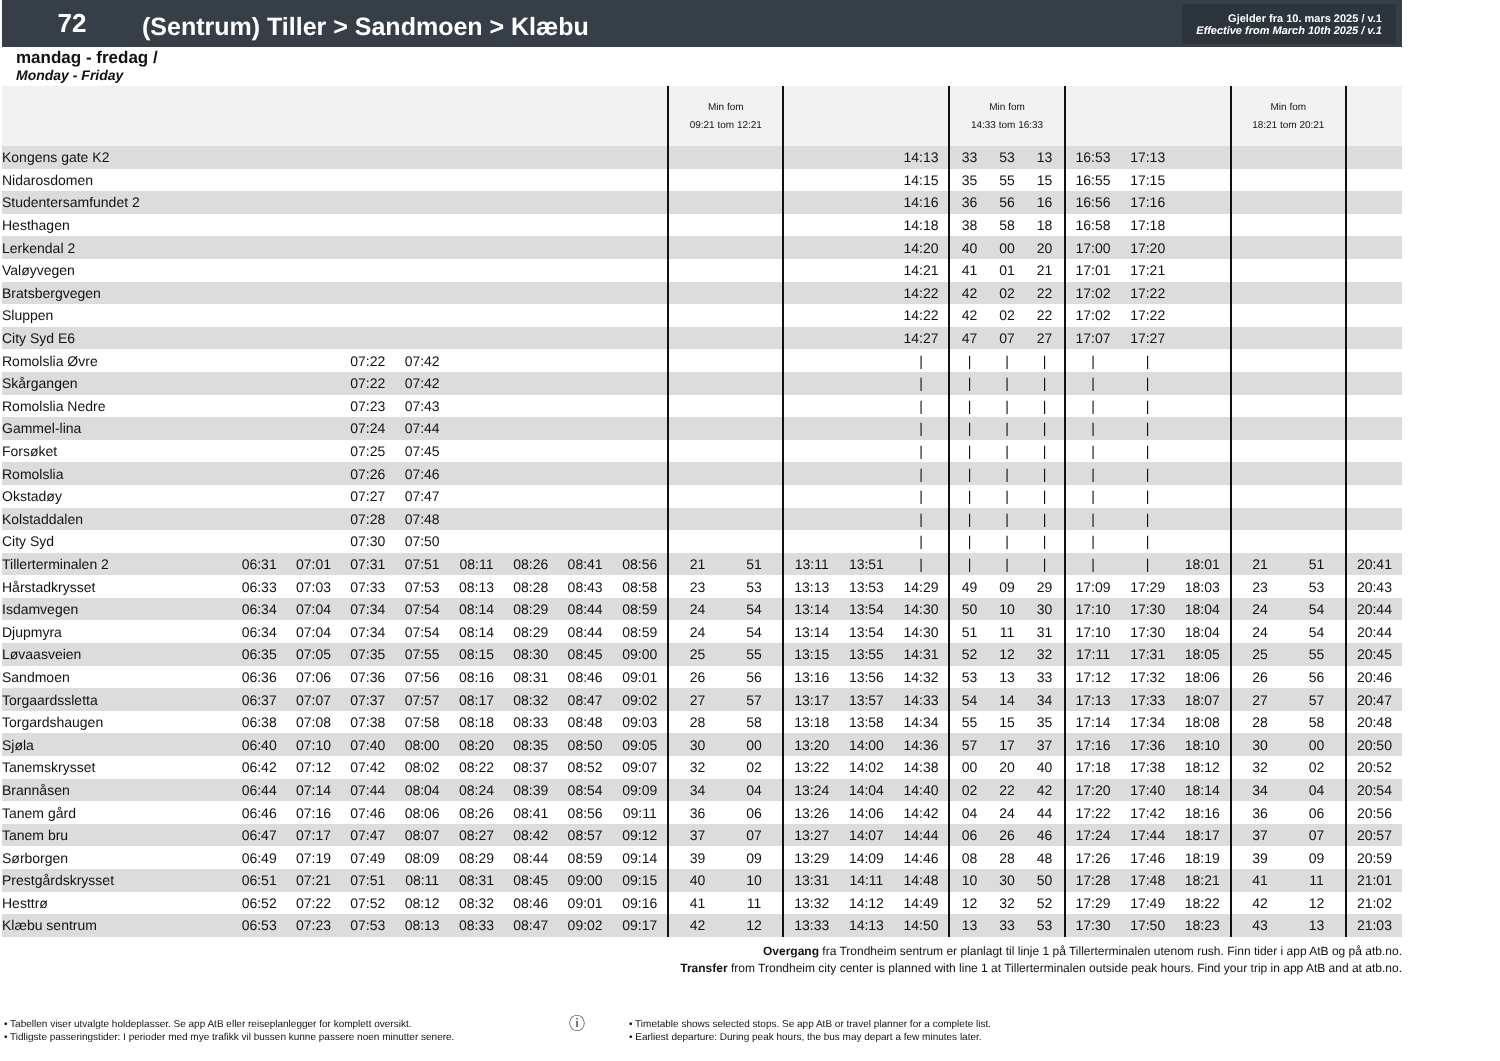72
(Sentrum) Tiller > Sandmoen > Klæbu
Gjelder fra 10. mars 2025 / v.1
Effective from March 10th 2025 / v.1
mandag - fredag /
Monday - Friday
| | | | | | | | | | Min fom 09:21 tom 12:21 | | | | | Min fom 14:33 tom 16:33 | | | | | | Min fom 18:21 tom 20:21 | | |
| Kongens gate K2 | | | | | | | | | | | | | 14:13 | 33 | 53 | 13 | 16:53 | 17:13 | | | | |
| Nidarosdomen | | | | | | | | | | | | | 14:15 | 35 | 55 | 15 | 16:55 | 17:15 | | | | |
| Studentersamfundet 2 | | | | | | | | | | | | | 14:16 | 36 | 56 | 16 | 16:56 | 17:16 | | | | |
| Hesthagen | | | | | | | | | | | | | 14:18 | 38 | 58 | 18 | 16:58 | 17:18 | | | | |
| Lerkendal 2 | | | | | | | | | | | | | 14:20 | 40 | 00 | 20 | 17:00 | 17:20 | | | | |
| Valøyvegen | | | | | | | | | | | | | 14:21 | 41 | 01 | 21 | 17:01 | 17:21 | | | | |
| Bratsbergvegen | | | | | | | | | | | | | 14:22 | 42 | 02 | 22 | 17:02 | 17:22 | | | | |
| Sluppen | | | | | | | | | | | | | 14:22 | 42 | 02 | 22 | 17:02 | 17:22 | | | | |
| City Syd E6 | | | | | | | | | | | | | 14:27 | 47 | 07 | 27 | 17:07 | 17:27 | | | | |
| Romolslia Øvre | | | 07:22 | 07:42 | | | | | | | | | / | / | / | / | / | / | | | | |
| Skårgangen | | | 07:22 | 07:42 | | | | | | | | | / | / | / | / | / | / | | | | |
| Romolslia Nedre | | | 07:23 | 07:43 | | | | | | | | | / | / | / | / | / | / | | | | |
| Gammel-lina | | | 07:24 | 07:44 | | | | | | | | | / | / | / | / | / | / | | | | |
| Forsøket | | | 07:25 | 07:45 | | | | | | | | | / | / | / | / | / | / | | | | |
| Romolslia | | | 07:26 | 07:46 | | | | | | | | | / | / | / | / | / | / | | | | |
| Okstadøy | | | 07:27 | 07:47 | | | | | | | | | / | / | / | / | / | / | | | | |
| Kolstaddalen | | | 07:28 | 07:48 | | | | | | | | | / | / | / | / | / | / | | | | |
| City Syd | | | 07:30 | 07:50 | | | | | | | | | / | / | / | / | / | / | | | | |
| Tillerterminalen 2 | 06:31 | 07:01 | 07:31 | 07:51 | 08:11 | 08:26 | 08:41 | 08:56 | 21 | 51 | 13:11 | 13:51 | / | / | / | / | / | / | 18:01 | 21 | 51 | 20:41 |
| Hårstadkrysset | 06:33 | 07:03 | 07:33 | 07:53 | 08:13 | 08:28 | 08:43 | 08:58 | 23 | 53 | 13:13 | 13:53 | 14:29 | 49 | 09 | 29 | 17:09 | 17:29 | 18:03 | 23 | 53 | 20:43 |
| Isdamvegen | 06:34 | 07:04 | 07:34 | 07:54 | 08:14 | 08:29 | 08:44 | 08:59 | 24 | 54 | 13:14 | 13:54 | 14:30 | 50 | 10 | 30 | 17:10 | 17:30 | 18:04 | 24 | 54 | 20:44 |
| Djupmyra | 06:34 | 07:04 | 07:34 | 07:54 | 08:14 | 08:29 | 08:44 | 08:59 | 24 | 54 | 13:14 | 13:54 | 14:30 | 51 | 11 | 31 | 17:10 | 17:30 | 18:04 | 24 | 54 | 20:44 |
| Løvaasveien | 06:35 | 07:05 | 07:35 | 07:55 | 08:15 | 08:30 | 08:45 | 09:00 | 25 | 55 | 13:15 | 13:55 | 14:31 | 52 | 12 | 32 | 17:11 | 17:31 | 18:05 | 25 | 55 | 20:45 |
| Sandmoen | 06:36 | 07:06 | 07:36 | 07:56 | 08:16 | 08:31 | 08:46 | 09:01 | 26 | 56 | 13:16 | 13:56 | 14:32 | 53 | 13 | 33 | 17:12 | 17:32 | 18:06 | 26 | 56 | 20:46 |
| Torgaardssletta | 06:37 | 07:07 | 07:37 | 07:57 | 08:17 | 08:32 | 08:47 | 09:02 | 27 | 57 | 13:17 | 13:57 | 14:33 | 54 | 14 | 34 | 17:13 | 17:33 | 18:07 | 27 | 57 | 20:47 |
| Torgardshaugen | 06:38 | 07:08 | 07:38 | 07:58 | 08:18 | 08:33 | 08:48 | 09:03 | 28 | 58 | 13:18 | 13:58 | 14:34 | 55 | 15 | 35 | 17:14 | 17:34 | 18:08 | 28 | 58 | 20:48 |
| Sjøla | 06:40 | 07:10 | 07:40 | 08:00 | 08:20 | 08:35 | 08:50 | 09:05 | 30 | 00 | 13:20 | 14:00 | 14:36 | 57 | 17 | 37 | 17:16 | 17:36 | 18:10 | 30 | 00 | 20:50 |
| Tanemskrysset | 06:42 | 07:12 | 07:42 | 08:02 | 08:22 | 08:37 | 08:52 | 09:07 | 32 | 02 | 13:22 | 14:02 | 14:38 | 00 | 20 | 40 | 17:18 | 17:38 | 18:12 | 32 | 02 | 20:52 |
| Brannåsen | 06:44 | 07:14 | 07:44 | 08:04 | 08:24 | 08:39 | 08:54 | 09:09 | 34 | 04 | 13:24 | 14:04 | 14:40 | 02 | 22 | 42 | 17:20 | 17:40 | 18:14 | 34 | 04 | 20:54 |
| Tanem gård | 06:46 | 07:16 | 07:46 | 08:06 | 08:26 | 08:41 | 08:56 | 09:11 | 36 | 06 | 13:26 | 14:06 | 14:42 | 04 | 24 | 44 | 17:22 | 17:42 | 18:16 | 36 | 06 | 20:56 |
| Tanem bru | 06:47 | 07:17 | 07:47 | 08:07 | 08:27 | 08:42 | 08:57 | 09:12 | 37 | 07 | 13:27 | 14:07 | 14:44 | 06 | 26 | 46 | 17:24 | 17:44 | 18:17 | 37 | 07 | 20:57 |
| Sørborgen | 06:49 | 07:19 | 07:49 | 08:09 | 08:29 | 08:44 | 08:59 | 09:14 | 39 | 09 | 13:29 | 14:09 | 14:46 | 08 | 28 | 48 | 17:26 | 17:46 | 18:19 | 39 | 09 | 20:59 |
| Prestgårdskrysset | 06:51 | 07:21 | 07:51 | 08:11 | 08:31 | 08:45 | 09:00 | 09:15 | 40 | 10 | 13:31 | 14:11 | 14:48 | 10 | 30 | 50 | 17:28 | 17:48 | 18:21 | 41 | 11 | 21:01 |
| Hesttrø | 06:52 | 07:22 | 07:52 | 08:12 | 08:32 | 08:46 | 09:01 | 09:16 | 41 | 11 | 13:32 | 14:12 | 14:49 | 12 | 32 | 52 | 17:29 | 17:49 | 18:22 | 42 | 12 | 21:02 |
| Klæbu sentrum | 06:53 | 07:23 | 07:53 | 08:13 | 08:33 | 08:47 | 09:02 | 09:17 | 42 | 12 | 13:33 | 14:13 | 14:50 | 13 | 33 | 53 | 17:30 | 17:50 | 18:23 | 43 | 13 | 21:03 |
Overgang fra Trondheim sentrum er planlagt til linje 1 på Tillerterminalen utenom rush. Finn tider i app AtB og på atb.no.
Transfer from Trondheim city center is planned with line 1 at Tillerterminalen outside peak hours. Find your trip in app AtB and at atb.no.
• Tabellen viser utvalgte holdeplasser. Se app AtB eller reiseplanlegger for komplett oversikt.
• Tidligste passeringstider: I perioder med mye trafikk vil bussen kunne passere noen minutter senere.
ⓘ
• Timetable shows selected stops. Se app AtB or travel planner for a complete list.
• Earliest departure: During peak hours, the bus may depart a few minutes later.